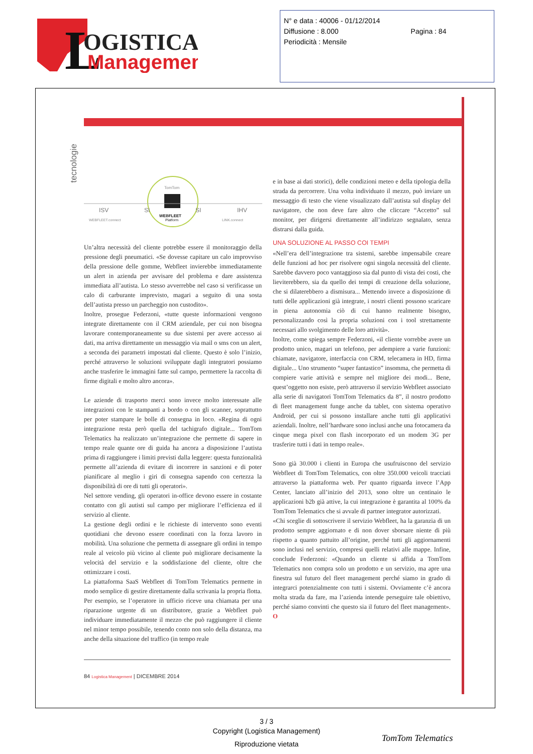L
OGISTICA
Management
N° e data : 40006 - 01/12/2014
Diffusione : 8.000 Pagina : 84
Periodicità : Mensile
tecnologie
ISV
SI
SI
IHV
TomTom
WEBFLEET
Platform
WEBFLEET.connect
LINK.connect
Un’altra necessità del cliente potrebbe essere il monitoraggio della pressione degli pneumatici. «Se dovesse capitare un calo improvviso della pressione delle gomme, Webfleet invierebbe immediatamente un alert in azienda per avvisare del problema e dare assistenza immediata all’autista. Lo stesso avverrebbe nel caso si verificasse un calo di carburante imprevisto, magari a seguito di una sosta dell’autista presso un parcheggio non custodito».
Inoltre, prosegue Federzoni, «tutte queste informazioni vengono integrate direttamente con il CRM aziendale, per cui non bisogna lavorare contemporaneamente su due sistemi per avere accesso ai dati, ma arriva direttamente un messaggio via mail o sms con un alert, a seconda dei parametri impostati dal cliente. Questo è solo l’inizio, perché attraverso le soluzioni sviluppate dagli integratori possiamo anche trasferire le immagini fatte sul campo, permettere la raccolta di firme digitali e molto altro ancora».
Le aziende di trasporto merci sono invece molto interessate alle integrazioni con le stampanti a bordo o con gli scanner, soprattutto per poter stampare le bolle di consegna in loco. «Regina di ogni integrazione resta però quella del tachigrafo digitale... TomTom Telematics ha realizzato un’integrazione che permette di sapere in tempo reale quante ore di guida ha ancora a disposizione l’autista prima di raggiungere i limiti previsti dalla leggere: questa funzionalità permette all’azienda di evitare di incorrere in sanzioni e di poter pianificare al meglio i giri di consegna sapendo con certezza la disponibilità di ore di tutti gli operatori».
Nel settore vending, gli operatori in-office devono essere in costante contatto con gli autisti sul campo per migliorare l’efficienza ed il servizio al cliente.
La gestione degli ordini e le richieste di intervento sono eventi quotidiani che devono essere coordinati con la forza lavoro in mobilità. Una soluzione che permetta di assegnare gli ordini in tempo reale al veicolo più vicino al cliente può migliorare decisamente la velocità del servizio e la soddisfazione del cliente, oltre che ottimizzare i costi.
La piattaforma SaaS Webfleet di TomTom Telematics permette in modo semplice di gestire direttamente dalla scrivania la propria flotta. Per esempio, se l’operatore in ufficio riceve una chiamata per una riparazione urgente di un distributore, grazie a Webfleet può individuare immediatamente il mezzo che può raggiungere il cliente nel minor tempo possibile, tenendo conto non solo della distanza, ma anche della situazione del traffico (in tempo reale
e in base ai dati storici), delle condizioni meteo e della tipologia della strada da percorrere. Una volta individuato il mezzo, può inviare un messaggio di testo che viene visualizzato dall’autista sul display del navigatore, che non deve fare altro che cliccare “Accetto” sul monitor, per dirigersi direttamente all’indirizzo segnalato, senza distrarsi dalla guida.
UNA SOLUZIONE AL PASSO COI TEMPI
«Nell’era dell’integrazione tra sistemi, sarebbe impensabile creare delle funzioni ad hoc per risolvere ogni singola necessità del cliente. Sarebbe davvero poco vantaggioso sia dal punto di vista dei costi, che lieviterebbero, sia da quello dei tempi di creazione della soluzione, che si dilaterebbero a dismisura... Mettendo invece a disposizione di tutti delle applicazioni già integrate, i nostri clienti possono scaricare in piena autonomia ciò di cui hanno realmente bisogno, personalizzando così la propria soluzioni con i tool strettamente necessari allo svolgimento delle loro attività».
Inoltre, come spiega sempre Federzoni, «il cliente vorrebbe avere un prodotto unico, magari un telefono, per adempiere a varie funzioni: chiamate, navigatore, interfaccia con CRM, telecamera in HD, firma digitale... Uno strumento “super fantastico” insomma, che permetta di compiere varie attività e sempre nel migliore dei modi... Bene, quest’oggetto non esiste, però attraverso il servizio Webfleet associato alla serie di navigatori TomTom Telematics da 8”, il nostro prodotto di fleet management funge anche da tablet, con sistema operativo Android, per cui si possono installare anche tutti gli applicativi aziendali. Inoltre, nell’hardware sono inclusi anche una fotocamera da cinque mega pixel con flash incorporato ed un modem 3G per trasferire tutti i dati in tempo reale».
Sono già 30.000 i clienti in Europa che usufruiscono del servizio Webfleet di TomTom Telematics, con oltre 350.000 veicoli tracciati attraverso la piattaforma web. Per quanto riguarda invece l’App Center, lanciato all’inizio del 2013, sono oltre un centinaio le applicazioni b2b già attive, la cui integrazione è garantita al 100% da TomTom Telematics che si avvale di partner integrator autorizzati.
«Chi sceglie di sottoscrivere il servizio Webfleet, ha la garanzia di un prodotto sempre aggiornato e di non dover sborsare niente di più rispetto a quanto pattuito all’origine, perché tutti gli aggiornamenti sono inclusi nel servizio, compresi quelli relativi alle mappe. Infine, conclude Federzoni: «Quando un cliente si affida a TomTom Telematics non compra solo un prodotto e un servizio, ma apre una finestra sul futuro del fleet management perché siamo in grado di integrarci potenzialmente con tutti i sistemi. Ovviamente c’è ancora molta strada da fare, ma l’azienda intende perseguire tale obiettivo, perché siamo convinti che questo sia il futuro del fleet management». O
84 Logistica Management | DICEMBRE 2014
3 / 3
Copyright (Logistica Management)
Riproduzione vietata
TomTom Telematics